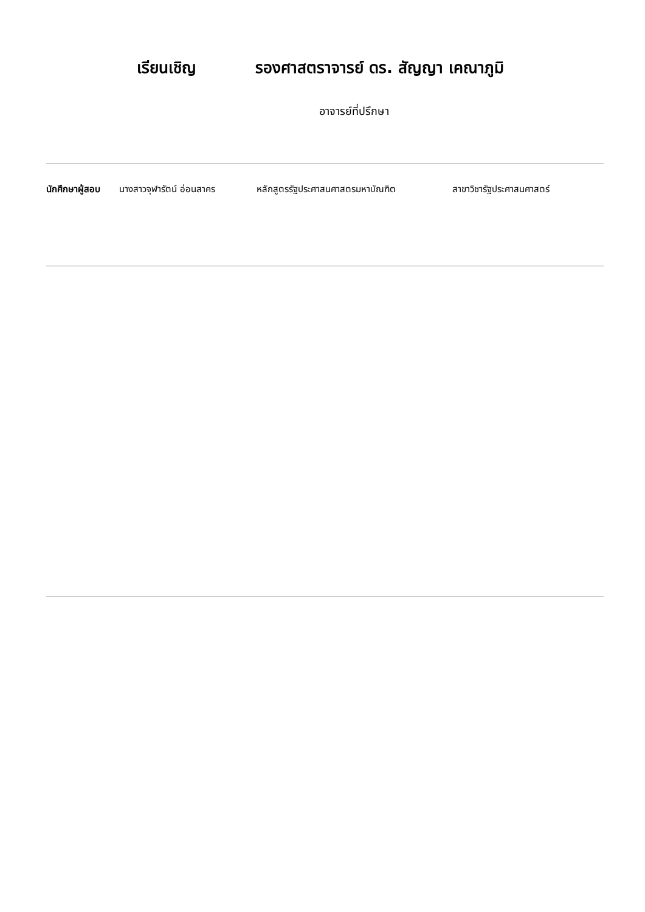เรียนเชิญ รองศาสตราจารย์ ดร. สัญญา เคณาภูมิ
อาจารย์ที่ปรึกษา
นักศึกษาผู้สอบ
นางสาวจุฬารัตน์ อ่อนสาคร หลักสูตรรัฐประศาสนศาสตรมหาบัณฑิต สาขาวิชารัฐประศาสนศาสตร์